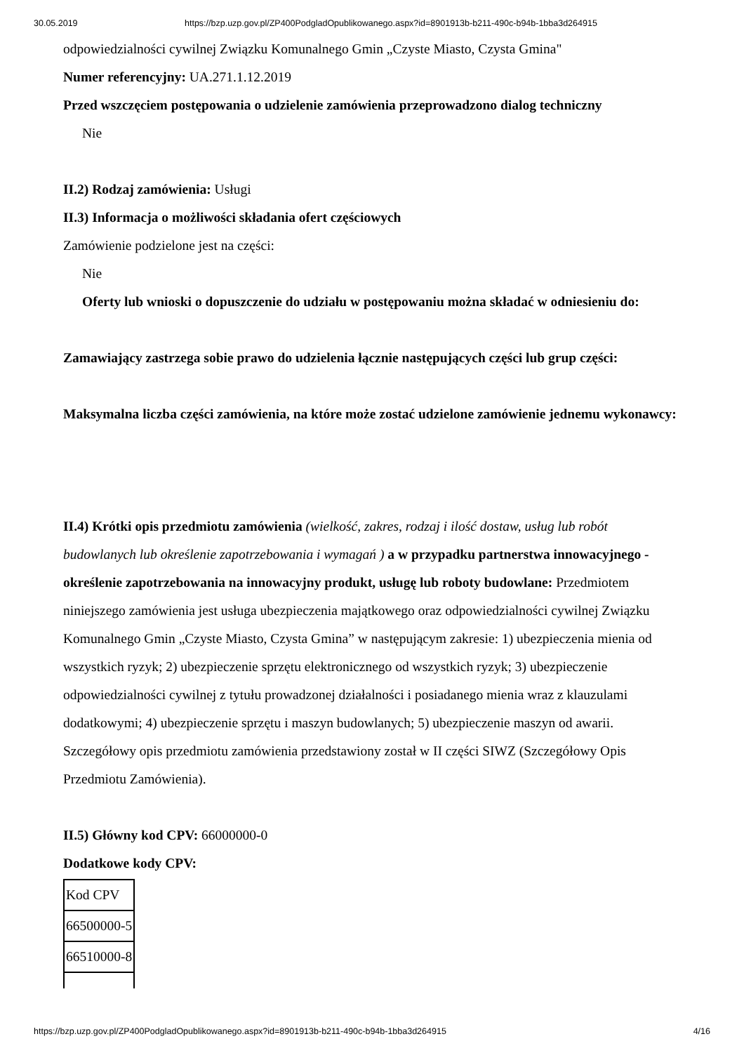30.05.2019 https://bzp.uzp.gov.pl/ZP400PodgladOpublikowanego.aspx?id=8901913b-b211-490c-b94b-1bba3d264915
odpowiedzialności cywilnej Związku Komunalnego Gmin „Czyste Miasto, Czysta Gmina"
Numer referencyjny: UA.271.1.12.2019
Przed wszczęciem postępowania o udzielenie zamówienia przeprowadzono dialog techniczny
Nie
II.2) Rodzaj zamówienia: Usługi
II.3) Informacja o możliwości składania ofert częściowych
Zamówienie podzielone jest na części:
Nie
Oferty lub wnioski o dopuszczenie do udziału w postępowaniu można składać w odniesieniu do:
Zamawiający zastrzega sobie prawo do udzielenia łącznie następujących części lub grup części:
Maksymalna liczba części zamówienia, na które może zostać udzielone zamówienie jednemu wykonawcy:
II.4) Krótki opis przedmiotu zamówienia (wielkość, zakres, rodzaj i ilość dostaw, usług lub robót budowlanych lub określenie zapotrzebowania i wymagań ) a w przypadku partnerstwa innowacyjnego - określenie zapotrzebowania na innowacyjny produkt, usługę lub roboty budowlane: Przedmiotem niniejszego zamówienia jest usługa ubezpieczenia majątkowego oraz odpowiedzialności cywilnej Związku Komunalnego Gmin „Czyste Miasto, Czysta Gmina” w następującym zakresie: 1) ubezpieczenia mienia od wszystkich ryzyk; 2) ubezpieczenie sprzętu elektronicznego od wszystkich ryzyk; 3) ubezpieczenie odpowiedzialności cywilnej z tytułu prowadzonej działalności i posiadanego mienia wraz z klauzulami dodatkowymi; 4) ubezpieczenie sprzętu i maszyn budowlanych; 5) ubezpieczenie maszyn od awarii. Szczegółowy opis przedmiotu zamówienia przedstawiony został w II części SIWZ (Szczegółowy Opis Przedmiotu Zamówienia).
II.5) Główny kod CPV: 66000000-0
Dodatkowe kody CPV:
| Kod CPV |
| 66500000-5 |
| 66510000-8 |
https://bzp.uzp.gov.pl/ZP400PodgladOpublikowanego.aspx?id=8901913b-b211-490c-b94b-1bba3d264915 4/16